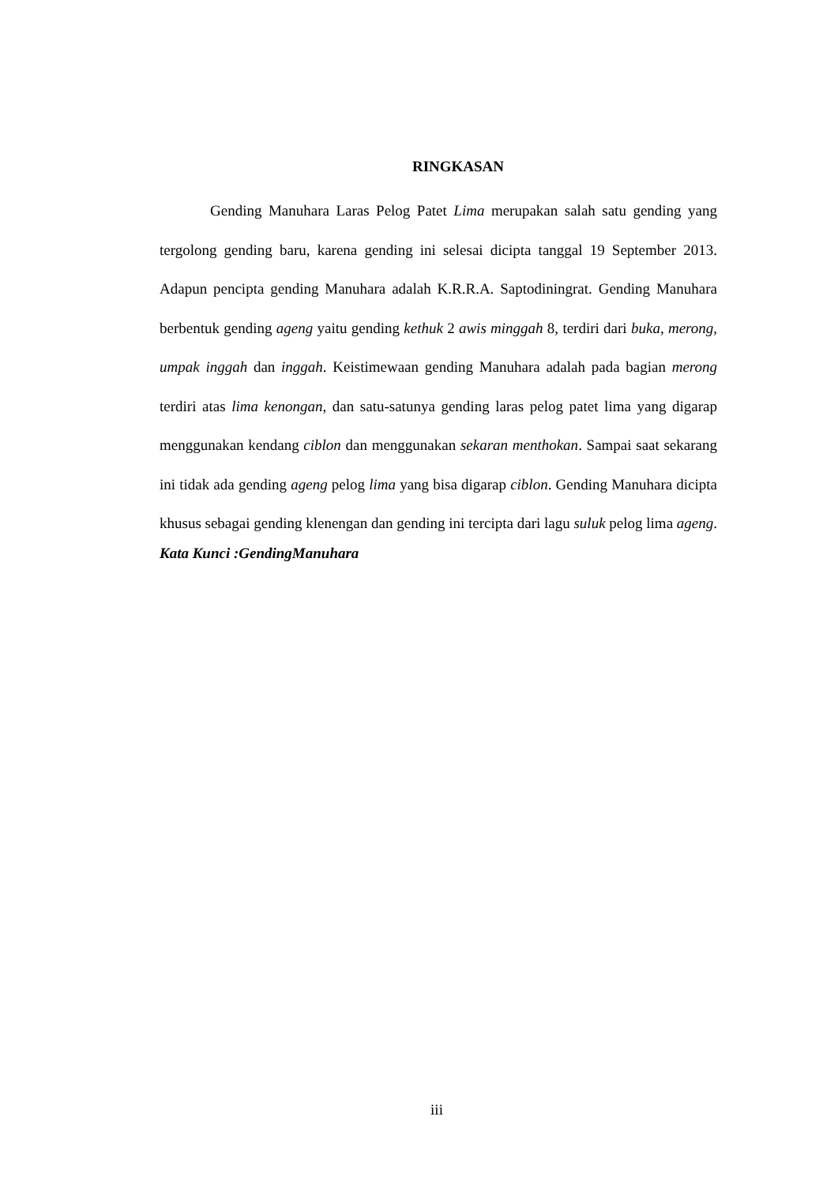RINGKASAN
Gending Manuhara Laras Pelog Patet Lima merupakan salah satu gending yang tergolong gending baru, karena gending ini selesai dicipta tanggal 19 September 2013. Adapun pencipta gending Manuhara adalah K.R.R.A. Saptodiningrat. Gending Manuhara berbentuk gending ageng yaitu gending kethuk 2 awis minggah 8, terdiri dari buka, merong, umpak inggah dan inggah. Keistimewaan gending Manuhara adalah pada bagian merong terdiri atas lima kenongan, dan satu-satunya gending laras pelog patet lima yang digarap menggunakan kendang ciblon dan menggunakan sekaran menthokan. Sampai saat sekarang ini tidak ada gending ageng pelog lima yang bisa digarap ciblon. Gending Manuhara dicipta khusus sebagai gending klenengan dan gending ini tercipta dari lagu suluk pelog lima ageng.
Kata Kunci :GendingManuhara
iii